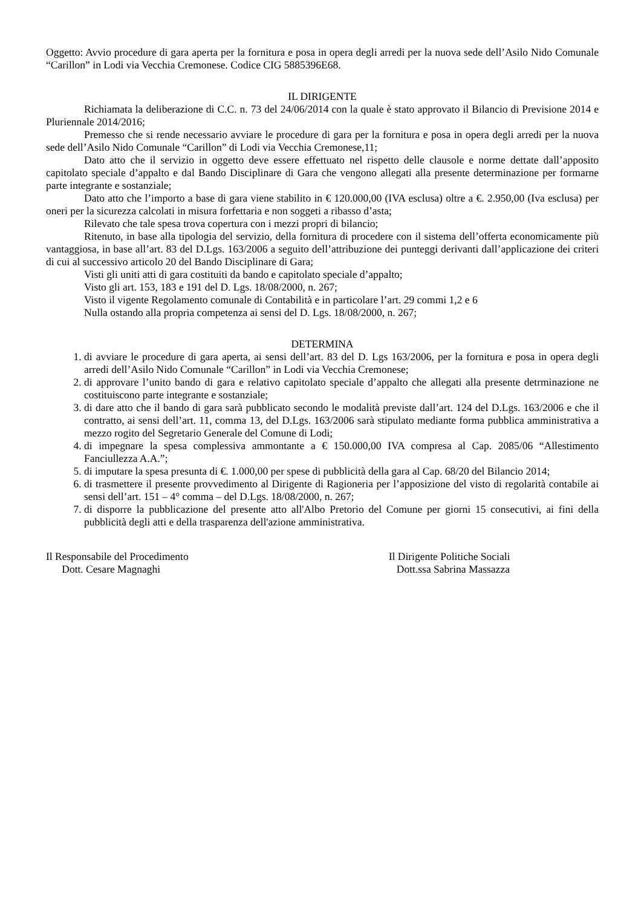Oggetto: Avvio procedure di gara aperta per la fornitura e posa in opera degli arredi per la nuova sede dell’Asilo Nido Comunale “Carillon” in Lodi via Vecchia Cremonese. Codice CIG 5885396E68.
IL DIRIGENTE
Richiamata la deliberazione di C.C. n. 73 del 24/06/2014 con la quale è stato approvato il Bilancio di Previsione 2014 e Pluriennale 2014/2016;
Premesso che si rende necessario avviare le procedure di gara per la fornitura e posa in opera degli arredi per la nuova sede dell’Asilo Nido Comunale “Carillon” di Lodi via Vecchia Cremonese,11;
Dato atto che il servizio in oggetto deve essere effettuato nel rispetto delle clausole e norme dettate dall’apposito capitolato speciale d’appalto e dal Bando Disciplinare di Gara che vengono allegati alla presente determinazione per formarne parte integrante e sostanziale;
Dato atto che l’importo a base di gara viene stabilito in € 120.000,00 (IVA esclusa) oltre a €. 2.950,00 (Iva esclusa) per oneri per la sicurezza calcolati in misura forfettaria e non soggeti a ribasso d’asta;
Rilevato che tale spesa trova copertura con i mezzi propri di bilancio;
Ritenuto, in base alla tipologia del servizio, della fornitura di procedere con il sistema dell’offerta economicamente più vantaggiosa, in base all’art. 83 del D.Lgs. 163/2006 a seguito dell’attribuzione dei punteggi derivanti dall’applicazione dei criteri di cui al successivo articolo 20 del Bando Disciplinare di Gara;
Visti gli uniti atti di gara costituiti da bando e capitolato speciale d’appalto;
Visto gli art. 153, 183 e 191 del D. Lgs. 18/08/2000, n. 267;
Visto il vigente Regolamento comunale di Contabilità e in particolare l’art. 29 commi 1,2 e 6
Nulla ostando alla propria competenza ai sensi del D. Lgs. 18/08/2000, n. 267;
DETERMINA
1. di avviare le procedure di gara aperta, ai sensi dell’art. 83 del D. Lgs 163/2006, per la fornitura e posa in opera degli arredi dell’Asilo Nido Comunale “Carillon” in Lodi via Vecchia Cremonese;
2. di approvare l’unito bando di gara e relativo capitolato speciale d’appalto che allegati alla presente detrminazione ne costituiscono parte integrante e sostanziale;
3. di dare atto che il bando di gara sarà pubblicato secondo le modalità previste dall’art. 124 del D.Lgs. 163/2006 e che il contratto, ai sensi dell’art. 11, comma 13, del D.Lgs. 163/2006 sarà stipulato mediante forma pubblica amministrativa a mezzo rogito del Segretario Generale del Comune di Lodi;
4. di impegnare la spesa complessiva ammontante a € 150.000,00 IVA compresa al Cap. 2085/06 “Allestimento Fanciullezza A.A.”;
5. di imputare la spesa presunta di €. 1.000,00 per spese di pubblicità della gara al Cap. 68/20 del Bilancio 2014;
6. di trasmettere il presente provvedimento al Dirigente di Ragioneria per l’apposizione del visto di regolarità contabile ai sensi dell’art. 151 – 4° comma – del D.Lgs. 18/08/2000, n. 267;
7. di disporre la pubblicazione del presente atto all'Albo Pretorio del Comune per giorni 15 consecutivi, ai fini della pubblicità degli atti e della trasparenza dell'azione amministrativa.
Il Responsabile del Procedimento
Dott. Cesare Magnaghi
Il Dirigente Politiche Sociali
Dott.ssa Sabrina Massazza